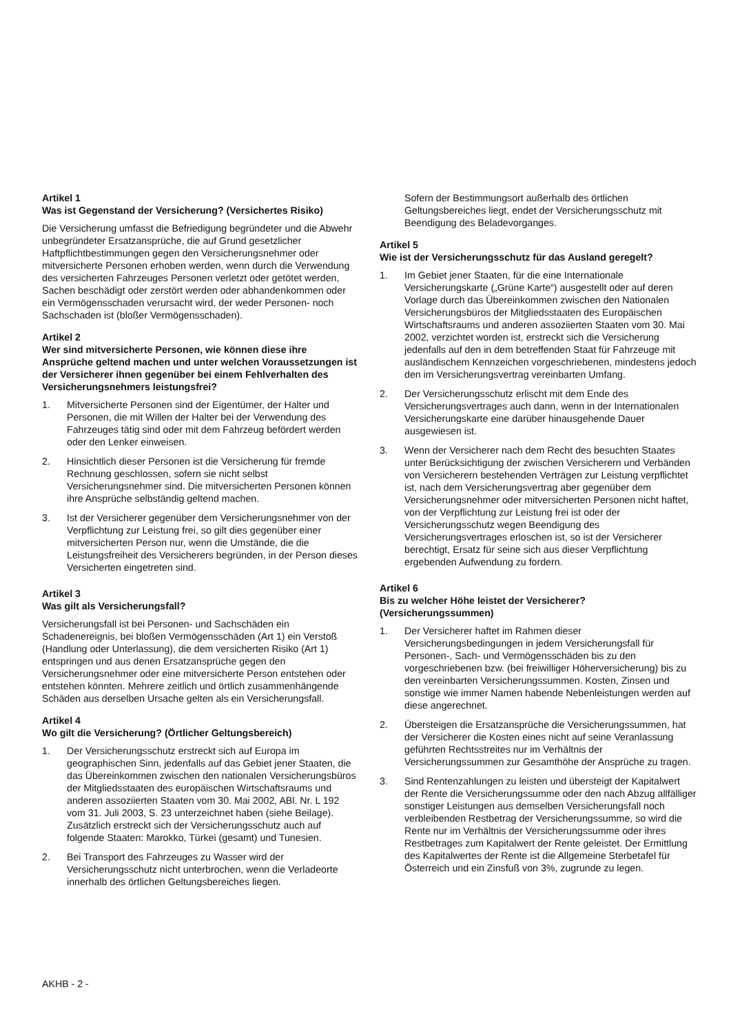Artikel 1
Was ist Gegenstand der Versicherung? (Versichertes Risiko)
Die Versicherung umfasst die Befriedigung begründeter und die Abwehr unbegründeter Ersatzansprüche, die auf Grund gesetzlicher Haftpflichtbestimmungen gegen den Versicherungsnehmer oder mitversicherte Personen erhoben werden, wenn durch die Verwendung des versicherten Fahrzeuges Personen verletzt oder getötet werden, Sachen beschädigt oder zerstört werden oder abhandenkommen oder ein Vermögensschaden verursacht wird, der weder Personen- noch Sachschaden ist (bloßer Vermögensschaden).
Artikel 2
Wer sind mitversicherte Personen, wie können diese ihre Ansprüche geltend machen und unter welchen Voraussetzungen ist der Versicherer ihnen gegenüber bei einem Fehlverhalten des Versicherungsnehmers leistungsfrei?
1. Mitversicherte Personen sind der Eigentümer, der Halter und Personen, die mit Willen der Halter bei der Verwendung des Fahrzeuges tätig sind oder mit dem Fahrzeug befördert werden oder den Lenker einweisen.
2. Hinsichtlich dieser Personen ist die Versicherung für fremde Rechnung geschlossen, sofern sie nicht selbst Versicherungsnehmer sind. Die mitversicherten Personen können ihre Ansprüche selbständig geltend machen.
3. Ist der Versicherer gegenüber dem Versicherungsnehmer von der Verpflichtung zur Leistung frei, so gilt dies gegenüber einer mitversicherten Person nur, wenn die Umstände, die die Leistungsfreiheit des Versicherers begründen, in der Person dieses Versicherten eingetreten sind.
Artikel 3
Was gilt als Versicherungsfall?
Versicherungsfall ist bei Personen- und Sachschäden ein Schadenereignis, bei bloßen Vermögensschäden (Art 1) ein Verstoß (Handlung oder Unterlassung), die dem versicherten Risiko (Art 1) entspringen und aus denen Ersatzansprüche gegen den Versicherungsnehmer oder eine mitversicherte Person entstehen oder entstehen könnten. Mehrere zeitlich und örtlich zusammenhängende Schäden aus derselben Ursache gelten als ein Versicherungsfall.
Artikel 4
Wo gilt die Versicherung? (Örtlicher Geltungsbereich)
1. Der Versicherungsschutz erstreckt sich auf Europa im geographischen Sinn, jedenfalls auf das Gebiet jener Staaten, die das Übereinkommen zwischen den nationalen Versicherungsbüros der Mitgliedsstaaten des europäischen Wirtschaftsraums und anderen assoziierten Staaten vom 30. Mai 2002, ABl. Nr. L 192 vom 31. Juli 2003, S. 23 unterzeichnet haben (siehe Beilage). Zusätzlich erstreckt sich der Versicherungsschutz auch auf folgende Staaten: Marokko, Türkei (gesamt) und Tunesien.
2. Bei Transport des Fahrzeuges zu Wasser wird der Versicherungsschutz nicht unterbrochen, wenn die Verladeorte innerhalb des örtlichen Geltungsbereiches liegen.
Sofern der Bestimmungsort außerhalb des örtlichen Geltungsbereiches liegt, endet der Versicherungsschutz mit Beendigung des Beladevorganges.
Artikel 5
Wie ist der Versicherungsschutz für das Ausland geregelt?
1. Im Gebiet jener Staaten, für die eine Internationale Versicherungskarte („Grüne Karte“) ausgestellt oder auf deren Vorlage durch das Übereinkommen zwischen den Nationalen Versicherungsbüros der Mitgliedsstaaten des Europäischen Wirtschaftsraums und anderen assoziierten Staaten vom 30. Mai 2002, verzichtet worden ist, erstreckt sich die Versicherung jedenfalls auf den in dem betreffenden Staat für Fahrzeuge mit ausländischem Kennzeichen vorgeschriebenen, mindestens jedoch den im Versicherungsvertrag vereinbarten Umfang.
2. Der Versicherungsschutz erlischt mit dem Ende des Versicherungsvertrages auch dann, wenn in der Internationalen Versicherungskarte eine darüber hinausgehende Dauer ausgewiesen ist.
3. Wenn der Versicherer nach dem Recht des besuchten Staates unter Berücksichtigung der zwischen Versicherern und Verbänden von Versicherern bestehenden Verträgen zur Leistung verpflichtet ist, nach dem Versicherungsvertrag aber gegenüber dem Versicherungsnehmer oder mitversicherten Personen nicht haftet, von der Verpflichtung zur Leistung frei ist oder der Versicherungsschutz wegen Beendigung des Versicherungsvertrages erloschen ist, so ist der Versicherer berechtigt, Ersatz für seine sich aus dieser Verpflichtung ergebenden Aufwendung zu fordern.
Artikel 6
Bis zu welcher Höhe leistet der Versicherer? (Versicherungssummen)
1. Der Versicherer haftet im Rahmen dieser Versicherungsbedingungen in jedem Versicherungsfall für Personen-, Sach- und Vermögensschäden bis zu den vorgeschriebenen bzw. (bei freiwilliger Höherversicherung) bis zu den vereinbarten Versicherungssummen. Kosten, Zinsen und sonstige wie immer Namen habende Nebenleistungen werden auf diese angerechnet.
2. Übersteigen die Ersatzansprüche die Versicherungssummen, hat der Versicherer die Kosten eines nicht auf seine Veranlassung geführten Rechtsstreites nur im Verhältnis der Versicherungssummen zur Gesamthöhe der Ansprüche zu tragen.
3. Sind Rentenzahlungen zu leisten und übersteigt der Kapitalwert der Rente die Versicherungssumme oder den nach Abzug allfälliger sonstiger Leistungen aus demselben Versicherungsfall noch verbleibenden Restbetrag der Versicherungssumme, so wird die Rente nur im Verhältnis der Versicherungssumme oder ihres Restbetrages zum Kapitalwert der Rente geleistet. Der Ermittlung des Kapitalwertes der Rente ist die Allgemeine Sterbetafel für Österreich und ein Zinsfuß von 3%, zugrunde zu legen.
AKHB - 2 -